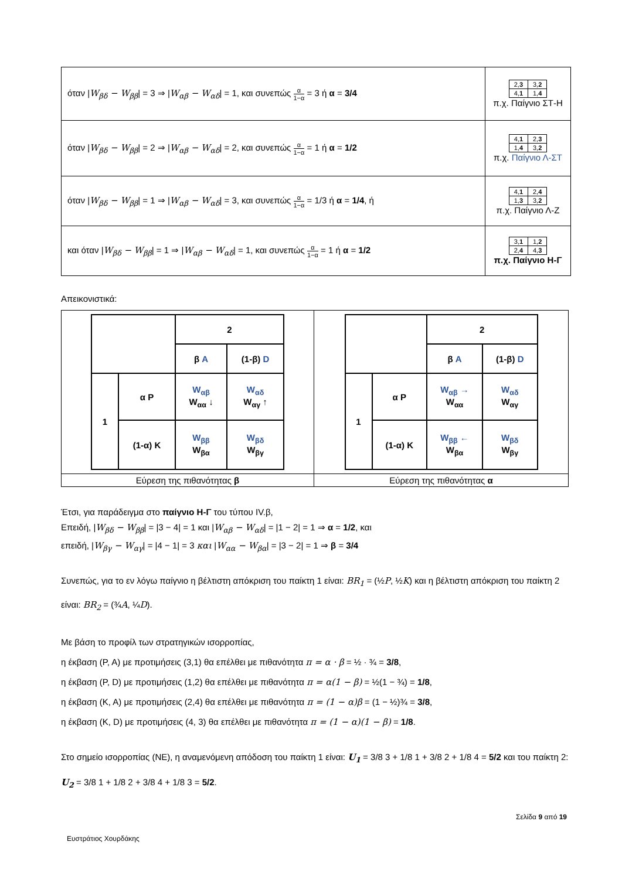| όταν / W<sub>βδ</sub> − W<sub>ββ</sub> / = 3 ⇒ / W<sub>αβ</sub> − W<sub>αδ</sub> / = 1, και συνεπώς α 1−α = 3 ή α = 3/4 | / 2, 3 / 3, 2 / / 4, 1 / 1, 4 / π.χ. Παίγνιο ΣΤ-Η |
| όταν / W<sub>βδ</sub> − W<sub>ββ</sub> / = 2 ⇒ / W<sub>αβ</sub> − W<sub>αδ</sub> / = 2, και συνεπώς α 1−α = 1 ή α = 1/2 | / 4, 1 / 2, 3 / / 1, 4 / 3, 2 / π.χ. Παίγνιο Λ-ΣΤ |
| όταν / W<sub>βδ</sub> − W<sub>ββ</sub> / = 1 ⇒ / W<sub>αβ</sub> − W<sub>αδ</sub> / = 3, και συνεπώς α 1−α = 1/3 ή α = 1/4 , ή | / 4, 1 / 2, 4 / / 1, 3 / 3, 2 / π.χ. Παίγνιο Λ-Ζ |
| και όταν / W<sub>βδ</sub> − W<sub>ββ</sub> / = 1 ⇒ / W<sub>αβ</sub> − W<sub>αδ</sub> / = 1, και συνεπώς α 1−α = 1 ή α = 1/2 | / 3, 1 / 1, 2 / / 2, 4 / 4, 3 / π.χ. Παίγνιο Η-Γ |
Απεικονιστικά:
| / / / 2 / / / / / β A / (1-β) D / / 1 / α P / W<sub>αβ</sub> W<sub>αα</sub> ↓ / W<sub>αδ</sub> W<sub>αγ</sub> ↑ / / / (1-α) K / W<sub>ββ</sub> W<sub>βα</sub> / W<sub>βδ</sub> W<sub>βγ</sub> / | / / / 2 / / / / / β A / (1-β) D / / 1 / α P / W<sub>αβ</sub> → W<sub>αα</sub> / W<sub>αδ</sub> W<sub>αγ</sub> / / / (1-α) K / W<sub>ββ</sub> ← W<sub>βα</sub> / W<sub>βδ</sub> W<sub>βγ</sub> / |
| Εύρεση της πιθανότητας β | Εύρεση της πιθανότητας α |
Έτσι, για παράδειγμα στο παίγνιο Η-Γ του τύπου IV.β,
Επειδή, |W<sub>βδ</sub> − W<sub>ββ</sub>| = |3 − 4| = 1 και |W<sub>αβ</sub> − W<sub>αδ</sub>| = |1 − 2| = 1 ⇒ α = 1/2, και
επειδή, |W<sub>βγ</sub> − W<sub>αγ</sub>| = |4 − 1| = 3 και |W<sub>αα</sub> − W<sub>βα</sub>| = |3 − 2| = 1 ⇒ β = 3/4
Συνεπώς, για το εν λόγω παίγνιο η βέλτιστη απόκριση του παίκτη 1 είναι: BR<sub>1</sub> = (½P, ½K) και η βέλτιστη απόκριση του παίκτη 2 είναι: BR<sub>2</sub> = (¾A, ¼D).
Με βάση το προφίλ των στρατηγικών ισορροπίας,
η έκβαση (P, A) με προτιμήσεις (3,1) θα επέλθει με πιθανότητα π = α · β = ½ · ¾ = 3/8,
η έκβαση (P, D) με προτιμήσεις (1,2) θα επέλθει με πιθανότητα π = α(1 − β) = ½(1 − ¾) = 1/8,
η έκβαση (K, A) με προτιμήσεις (2,4) θα επέλθει με πιθανότητα π = (1 − α)β = (1 − ½)¾ = 3/8,
η έκβαση (K, D) με προτιμήσεις (4, 3) θα επέλθει με πιθανότητα π = (1 − α)(1 − β) = 1/8.
Στο σημείο ισορροπίας (NE), η αναμενόμενη απόδοση του παίκτη 1 είναι: U<sub>1</sub> = 3/8 3 + 1/8 1 + 3/8 2 + 1/8 4 = 5/2 και του παίκτη 2: U<sub>2</sub> = 3/8 1 + 1/8 2 + 3/8 4 + 1/8 3 = 5/2.
Σελίδα 9 από 19
Ευστράτιος Χουρδάκης